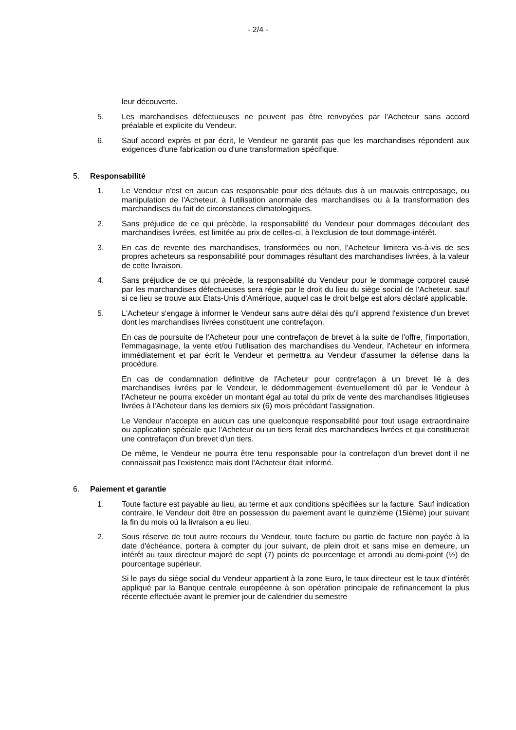- 2/4 -
leur découverte.
5. Les marchandises défectueuses ne peuvent pas être renvoyées par l'Acheteur sans accord préalable et explicite du Vendeur.
6. Sauf accord exprès et par écrit, le Vendeur ne garantit pas que les marchandises répondent aux exigences d'une fabrication ou d'une transformation spécifique.
5. Responsabilité
1. Le Vendeur n'est en aucun cas responsable pour des défauts dus à un mauvais entreposage, ou manipulation de l'Acheteur, à l'utilisation anormale des marchandises ou à la transformation des marchandises du fait de circonstances climatologiques.
2. Sans préjudice de ce qui précède, la responsabilité du Vendeur pour dommages découlant des marchandises livrées, est limitée au prix de celles-ci, à l'exclusion de tout dommage-intérêt.
3. En cas de revente des marchandises, transformées ou non, l'Acheteur limitera vis-à-vis de ses propres acheteurs sa responsabilité pour dommages résultant des marchandises livrées, à la valeur de cette livraison.
4. Sans préjudice de ce qui précède, la responsabilité du Vendeur pour le dommage corporel causé par les marchandises défectueuses sera régie par le droit du lieu du siège social de l'Acheteur, sauf si ce lieu se trouve aux Etats-Unis d'Amérique, auquel cas le droit belge est alors déclaré applicable.
5. L'Acheteur s'engage à informer le Vendeur sans autre délai dès qu'il apprend l'existence d'un brevet dont les marchandises livrées constituent une contrefaçon.
En cas de poursuite de l'Acheteur pour une contrefaçon de brevet à la suite de l'offre, l'importation, l'emmagasinage, la vente et/ou l'utilisation des marchandises du Vendeur, l'Acheteur en informera immédiatement et par écrit le Vendeur et permettra au Vendeur d'assumer la défense dans la procédure.
En cas de condamnation définitive de l'Acheteur pour contrefaçon à un brevet lié à des marchandises livrées par le Vendeur, le dédommagement éventuellement dû par le Vendeur à l'Acheteur ne pourra excéder un montant égal au total du prix de vente des marchandises litigieuses livrées à l'Acheteur dans les derniers six (6) mois précédant l'assignation.
Le Vendeur n'accepte en aucun cas une quelconque responsabilité pour tout usage extraordinaire ou application spéciale que l'Acheteur ou un tiers ferait des marchandises livrées et qui constituerait une contrefaçon d'un brevet d'un tiers.
De même, le Vendeur ne pourra être tenu responsable pour la contrefaçon d'un brevet dont il ne connaissait pas l'existence mais dont l'Acheteur était informé.
6. Paiement et garantie
1. Toute facture est payable au lieu, au terme et aux conditions spécifiées sur la facture. Sauf indication contraire, le Vendeur doit être en possession du paiement avant le quinzième (15ième) jour suivant la fin du mois où la livraison a eu lieu.
2. Sous réserve de tout autre recours du Vendeur, toute facture ou partie de facture non payée à la date d'échéance, portera à compter du jour suivant, de plein droit et sans mise en demeure, un intérêt au taux directeur majoré de sept (7) points de pourcentage et arrondi au demi-point (½) de pourcentage supérieur.
Si le pays du siège social du Vendeur appartient à la zone Euro, le taux directeur est le taux d’intérêt appliqué par la Banque centrale européenne à son opération principale de refinancement la plus récente effectuée avant le premier jour de calendrier du semestre